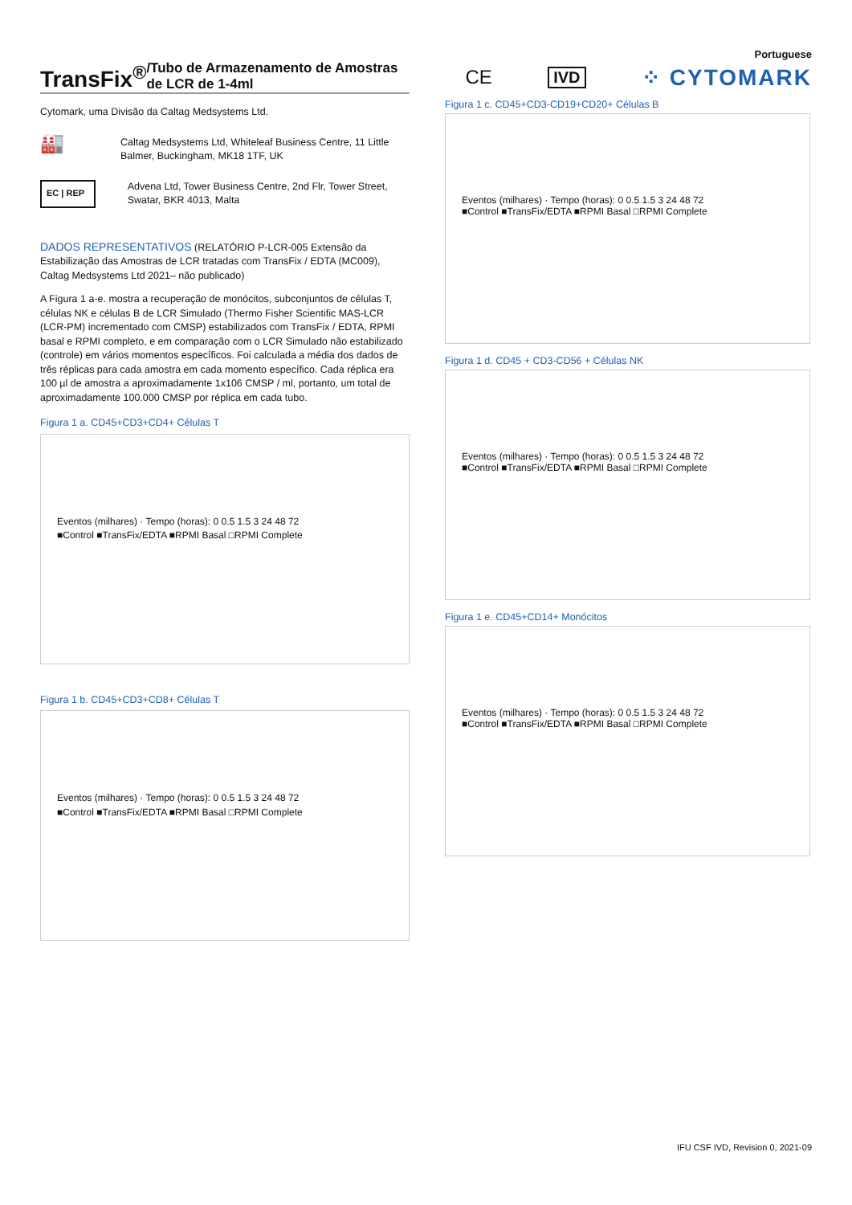Portuguese
TransFix<sup>®</sup> /Tubo de Armazenamento de Amostras de LCR de 1-4ml
CE IVD ⁘ CYTOMARK
Cytomark, uma Divisão da Caltag Medsystems Ltd.
🏭 Caltag Medsystems Ltd, Whiteleaf Business Centre, 11 Little Balmer, Buckingham, MK18 1TF, UK
EC | REP Advena Ltd, Tower Business Centre, 2nd Flr, Tower Street, Swatar, BKR 4013, Malta
DADOS REPRESENTATIVOS (RELATÓRIO P-LCR-005 Extensão da Estabilização das Amostras de LCR tratadas com TransFix / EDTA (MC009), Caltag Medsystems Ltd 2021– não publicado)
A Figura 1 a-e. mostra a recuperação de monócitos, subconjuntos de células T, células NK e células B de LCR Simulado (Thermo Fisher Scientific MAS-LCR (LCR-PM) incrementado com CMSP) estabilizados com TransFix / EDTA, RPMI basal e RPMI completo, e em comparação com o LCR Simulado não estabilizado (controle) em vários momentos específicos. Foi calculada a média dos dados de três réplicas para cada amostra em cada momento específico. Cada réplica era 100 µl de amostra a aproximadamente 1x106 CMSP / ml, portanto, um total de aproximadamente 100.000 CMSP por réplica em cada tubo.
Figura 1 a. CD45+CD3+CD4+ Células T
Eventos (milhares) · Tempo (horas): 0 0.5 1.5 3 24 48 72
■Control ■TransFix/EDTA ■RPMI Basal □RPMI Complete
Figura 1 b. CD45+CD3+CD8+ Células T
Eventos (milhares) · Tempo (horas): 0 0.5 1.5 3 24 48 72
■Control ■TransFix/EDTA ■RPMI Basal □RPMI Complete
Figura 1 c. CD45+CD3-CD19+CD20+ Células B
Eventos (milhares) · Tempo (horas): 0 0.5 1.5 3 24 48 72
■Control ■TransFix/EDTA ■RPMI Basal □RPMI Complete
Figura 1 d. CD45 + CD3-CD56 + Células NK
Eventos (milhares) · Tempo (horas): 0 0.5 1.5 3 24 48 72
■Control ■TransFix/EDTA ■RPMI Basal □RPMI Complete
Figura 1 e. CD45+CD14+ Monócitos
Eventos (milhares) · Tempo (horas): 0 0.5 1.5 3 24 48 72
■Control ■TransFix/EDTA ■RPMI Basal □RPMI Complete
IFU CSF IVD, Revision 0, 2021-09